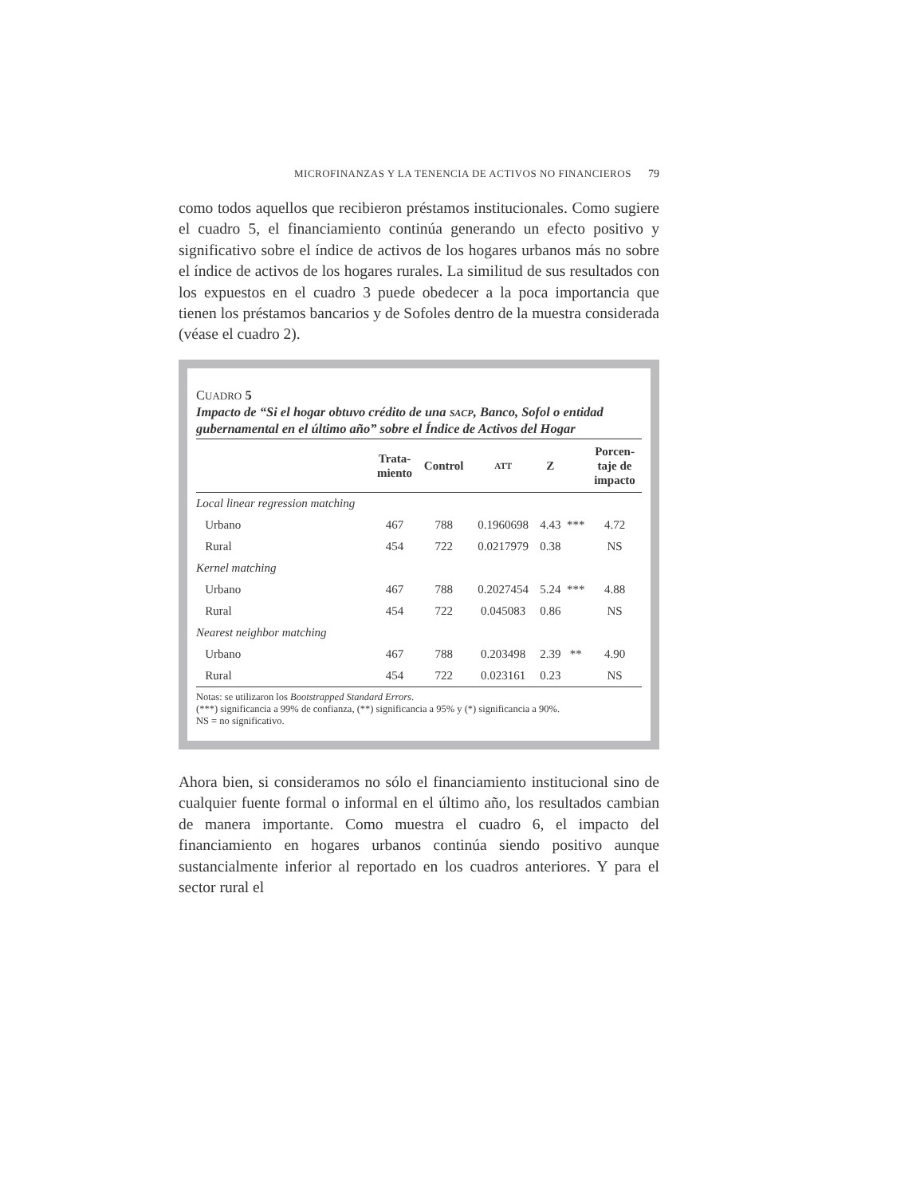MICROFINANZAS Y LA TENENCIA DE ACTIVOS NO FINANCIEROS 79
como todos aquellos que recibieron préstamos institucionales. Como sugiere el cuadro 5, el financiamiento continúa generando un efecto positivo y significativo sobre el índice de activos de los hogares urbanos más no sobre el índice de activos de los hogares rurales. La similitud de sus resultados con los expuestos en el cuadro 3 puede obedecer a la poca importancia que tienen los préstamos bancarios y de Sofoles dentro de la muestra considerada (véase el cuadro 2).
CUADRO 5
Impacto de “Si el hogar obtuvo crédito de una SACP, Banco, Sofol o entidad gubernamental en el último año” sobre el Índice de Activos del Hogar
| | Trata- miento | Control | ATT | Z | | Porcen- taje de impacto |
| --- | --- | --- | --- | --- | --- | --- |
| Local linear regression matching | | | | | | |
| Urbano | 467 | 788 | 0.1960698 | 4.43 | *** | 4.72 |
| Rural | 454 | 722 | 0.0217979 | 0.38 | | NS |
| Kernel matching | | | | | | |
| Urbano | 467 | 788 | 0.2027454 | 5.24 | *** | 4.88 |
| Rural | 454 | 722 | 0.045083 | 0.86 | | NS |
| Nearest neighbor matching | | | | | | |
| Urbano | 467 | 788 | 0.203498 | 2.39 | ** | 4.90 |
| Rural | 454 | 722 | 0.023161 | 0.23 | | NS |
Notas: se utilizaron los Bootstrapped Standard Errors.
(***) significancia a 99% de confianza, (**) significancia a 95% y (*) significancia a 90%.
NS = no significativo.
Ahora bien, si consideramos no sólo el financiamiento institucional sino de cualquier fuente formal o informal en el último año, los resultados cambian de manera importante. Como muestra el cuadro 6, el impacto del financiamiento en hogares urbanos continúa siendo positivo aunque sustancialmente inferior al reportado en los cuadros anteriores. Y para el sector rural el